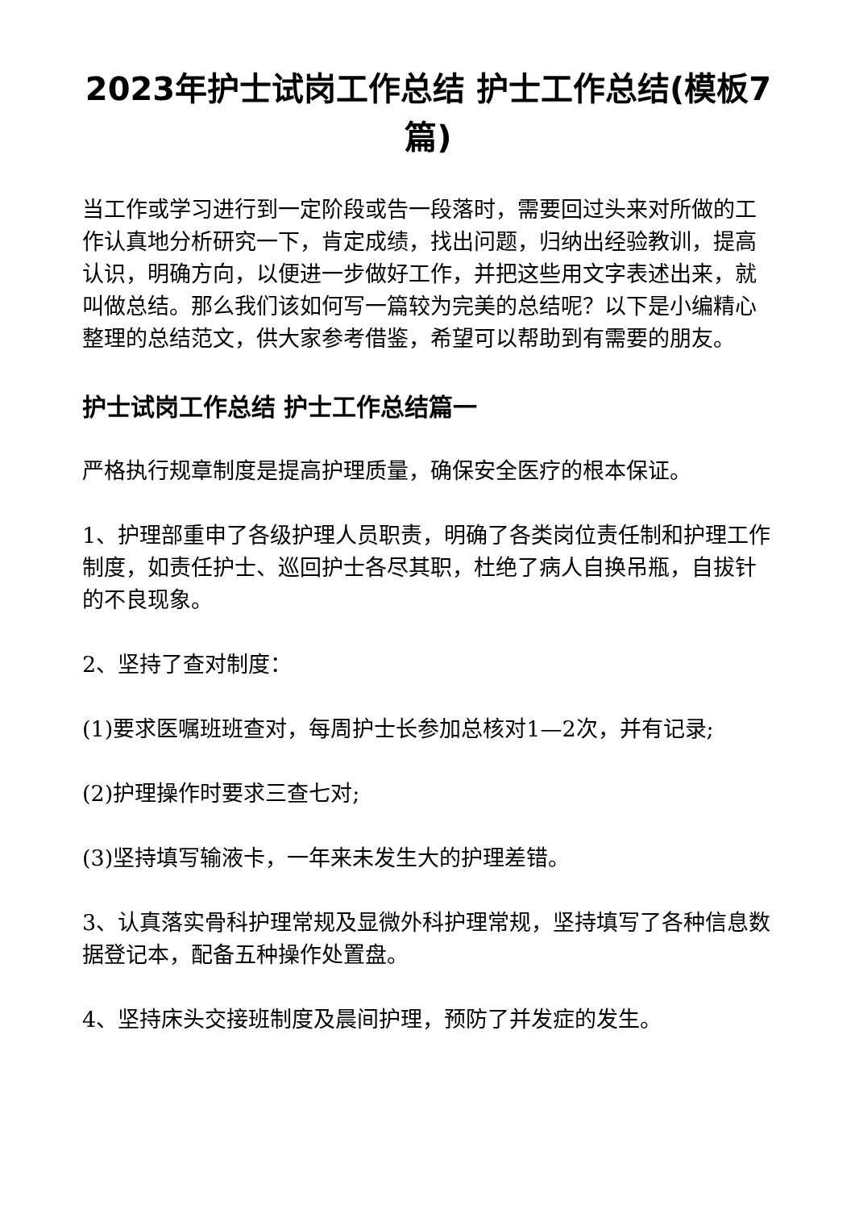2023年护士试岗工作总结 护士工作总结(模板7篇)
当工作或学习进行到一定阶段或告一段落时，需要回过头来对所做的工作认真地分析研究一下，肯定成绩，找出问题，归纳出经验教训，提高认识，明确方向，以便进一步做好工作，并把这些用文字表述出来，就叫做总结。那么我们该如何写一篇较为完美的总结呢？以下是小编精心整理的总结范文，供大家参考借鉴，希望可以帮助到有需要的朋友。
护士试岗工作总结 护士工作总结篇一
严格执行规章制度是提高护理质量，确保安全医疗的根本保证。
1、护理部重申了各级护理人员职责，明确了各类岗位责任制和护理工作制度，如责任护士、巡回护士各尽其职，杜绝了病人自换吊瓶，自拔针的不良现象。
2、坚持了查对制度：
(1)要求医嘱班班查对，每周护士长参加总核对1—2次，并有记录;
(2)护理操作时要求三查七对;
(3)坚持填写输液卡，一年来未发生大的护理差错。
3、认真落实骨科护理常规及显微外科护理常规，坚持填写了各种信息数据登记本，配备五种操作处置盘。
4、坚持床头交接班制度及晨间护理，预防了并发症的发生。